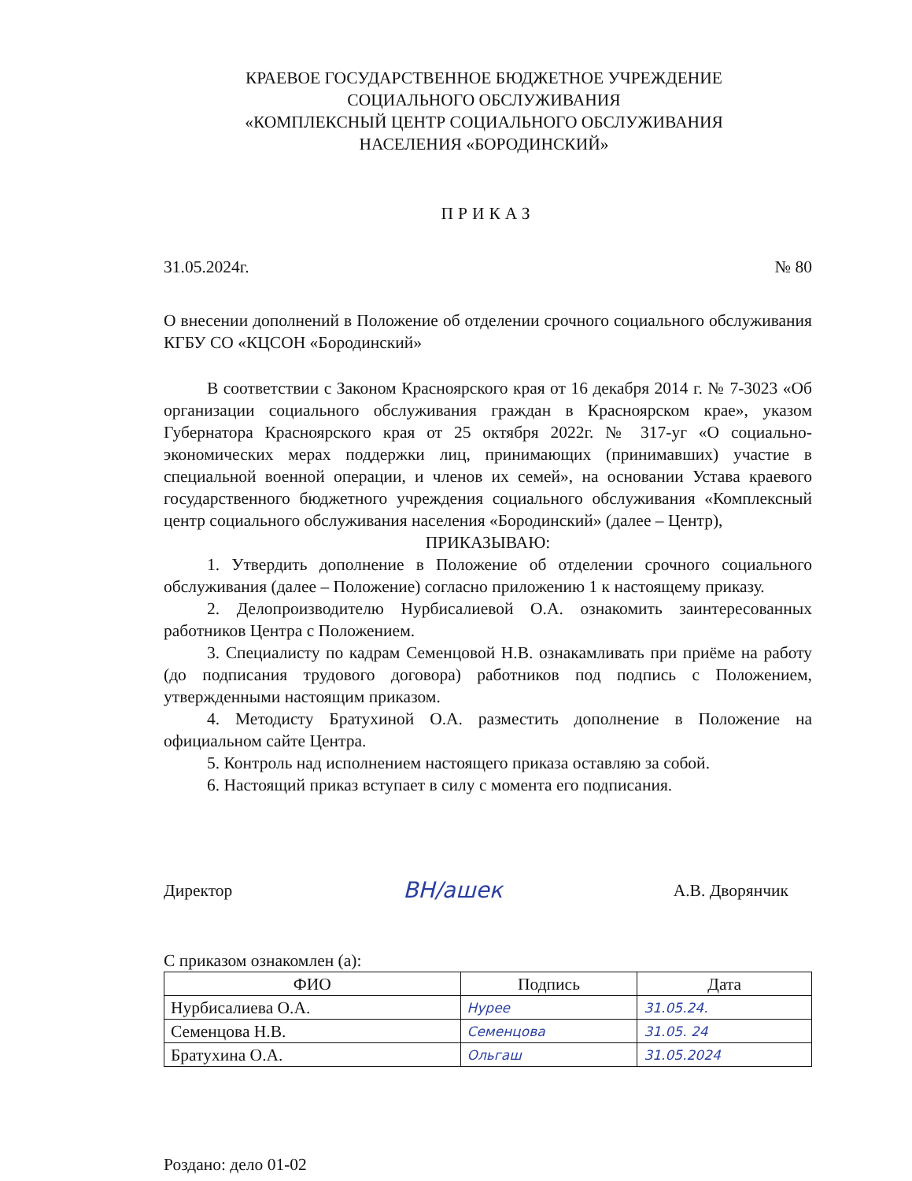КРАЕВОЕ ГОСУДАРСТВЕННОЕ БЮДЖЕТНОЕ УЧРЕЖДЕНИЕ
СОЦИАЛЬНОГО ОБСЛУЖИВАНИЯ
«КОМПЛЕКСНЫЙ ЦЕНТР СОЦИАЛЬНОГО ОБСЛУЖИВАНИЯ
НАСЕЛЕНИЯ «БОРОДИНСКИЙ»
ПРИКАЗ
31.05.2024г. № 80
О внесении дополнений в Положение об отделении срочного социального обслуживания КГБУ СО «КЦСОН «Бородинский»
В соответствии с Законом Красноярского края от 16 декабря 2014 г. № 7-3023 «Об организации социального обслуживания граждан в Красноярском крае», указом Губернатора Красноярского края от 25 октября 2022г. № 317-уг «О социально-экономических мерах поддержки лиц, принимающих (принимавших) участие в специальной военной операции, и членов их семей», на основании Устава краевого государственного бюджетного учреждения социального обслуживания «Комплексный центр социального обслуживания населения «Бородинский» (далее – Центр),
ПРИКАЗЫВАЮ:
1. Утвердить дополнение в Положение об отделении срочного социального обслуживания (далее – Положение) согласно приложению 1 к настоящему приказу.
2. Делопроизводителю Нурбисалиевой О.А. ознакомить заинтересованных работников Центра с Положением.
3. Специалисту по кадрам Семенцовой Н.В. ознакамливать при приёме на работу (до подписания трудового договора) работников под подпись с Положением, утвержденными настоящим приказом.
4. Методисту Братухиной О.А. разместить дополнение в Положение на официальном сайте Центра.
5. Контроль над исполнением настоящего приказа оставляю за собой.
6. Настоящий приказ вступает в силу с момента его подписания.
Директор ВН/ашек А.В. Дворянчик
С приказом ознакомлен (а):
| ФИО | Подпись | Дата |
| --- | --- | --- |
| Нурбисалиева О.А. | Нурее | 31.05.24. |
| Семенцова Н.В. | Семенцова | 31.05. 24 |
| Братухина О.А. | Ольгаш | 31.05.2024 |
Роздано: дело 01-02